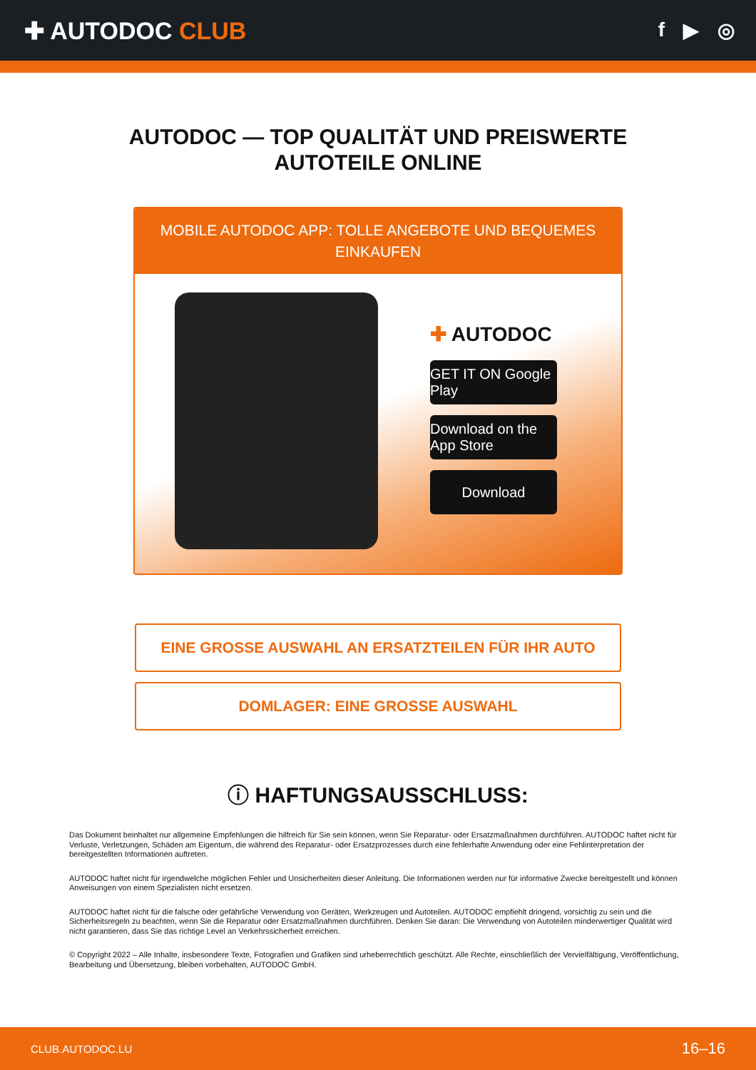✚ AUTODOC CLUB
f ▶ ◎
AUTODOC — TOP QUALITÄT UND PREISWERTE
AUTOTEILE ONLINE
MOBILE AUTODOC APP: TOLLE ANGEBOTE UND BEQUEMES EINKAUFEN
✚ AUTODOC
GET IT ON Google Play
Download on the App Store
Download
EINE GROSSE AUSWAHL AN ERSATZTEILEN FÜR IHR AUTO
DOMLAGER: EINE GROSSE AUSWAHL
ⓘ HAFTUNGSAUSSCHLUSS:
Das Dokument beinhaltet nur allgemeine Empfehlungen die hilfreich für Sie sein können, wenn Sie Reparatur- oder Ersatzmaßnahmen durchführen. AUTODOC haftet nicht für Verluste, Verletzungen, Schäden am Eigentum, die während des Reparatur- oder Ersatzprozesses durch eine fehlerhafte Anwendung oder eine Fehlinterpretation der bereitgestellten Informationen auftreten.
AUTODOC haftet nicht für irgendwelche möglichen Fehler und Unsicherheiten dieser Anleitung. Die Informationen werden nur für informative Zwecke bereitgestellt und können Anweisungen von einem Spezialisten nicht ersetzen.
AUTODOC haftet nicht für die falsche oder gefährliche Verwendung von Geräten, Werkzeugen und Autoteilen. AUTODOC empfiehlt dringend, vorsichtig zu sein und die Sicherheitsregeln zu beachten, wenn Sie die Reparatur oder Ersatzmaßnahmen durchführen. Denken Sie daran: Die Verwendung von Autoteilen minderwertiger Qualität wird nicht garantieren, dass Sie das richtige Level an Verkehrssicherheit erreichen.
© Copyright 2022 – Alle Inhalte, insbesondere Texte, Fotografien und Grafiken sind urheberrechtlich geschützt. Alle Rechte, einschließlich der Vervielfältigung, Veröffentlichung, Bearbeitung und Übersetzung, bleiben vorbehalten, AUTODOC GmbH.
CLUB.AUTODOC.LU 16–16